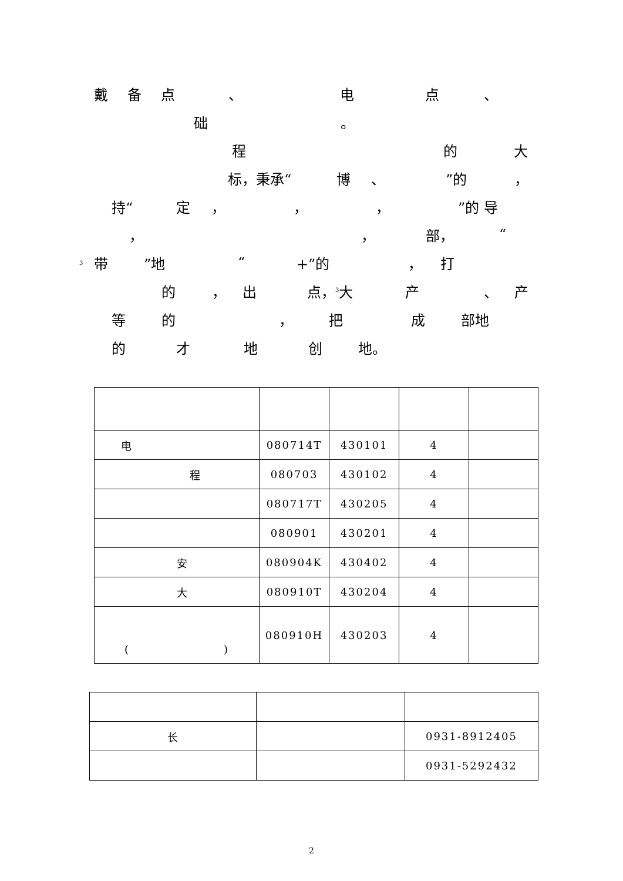戴备点 、 电点 、
础 。
程的大
标，秉承“博 、”的 ，
持“定 ， ， ，”的 导
， ， 部， “
3 带”地 “+”的 ， 打
的 ， 出 点，<sup>3</sup>大 产 、 产
等的 ， 把成 部地
的才地创 地。
| 电 | 080714T | 430101 | 4 | |
| 程 | 080703 | 430102 | 4 | |
| | 080717T | 430205 | 4 | |
| | 080901 | 430201 | 4 | |
| 安 | 080904K | 430402 | 4 | |
| 大 | 080910T | 430204 | 4 | |
| ( ) | 080910H | 430203 | 4 | |
| 长 | | 0931-8912405 |
| | | 0931-5292432 |
2